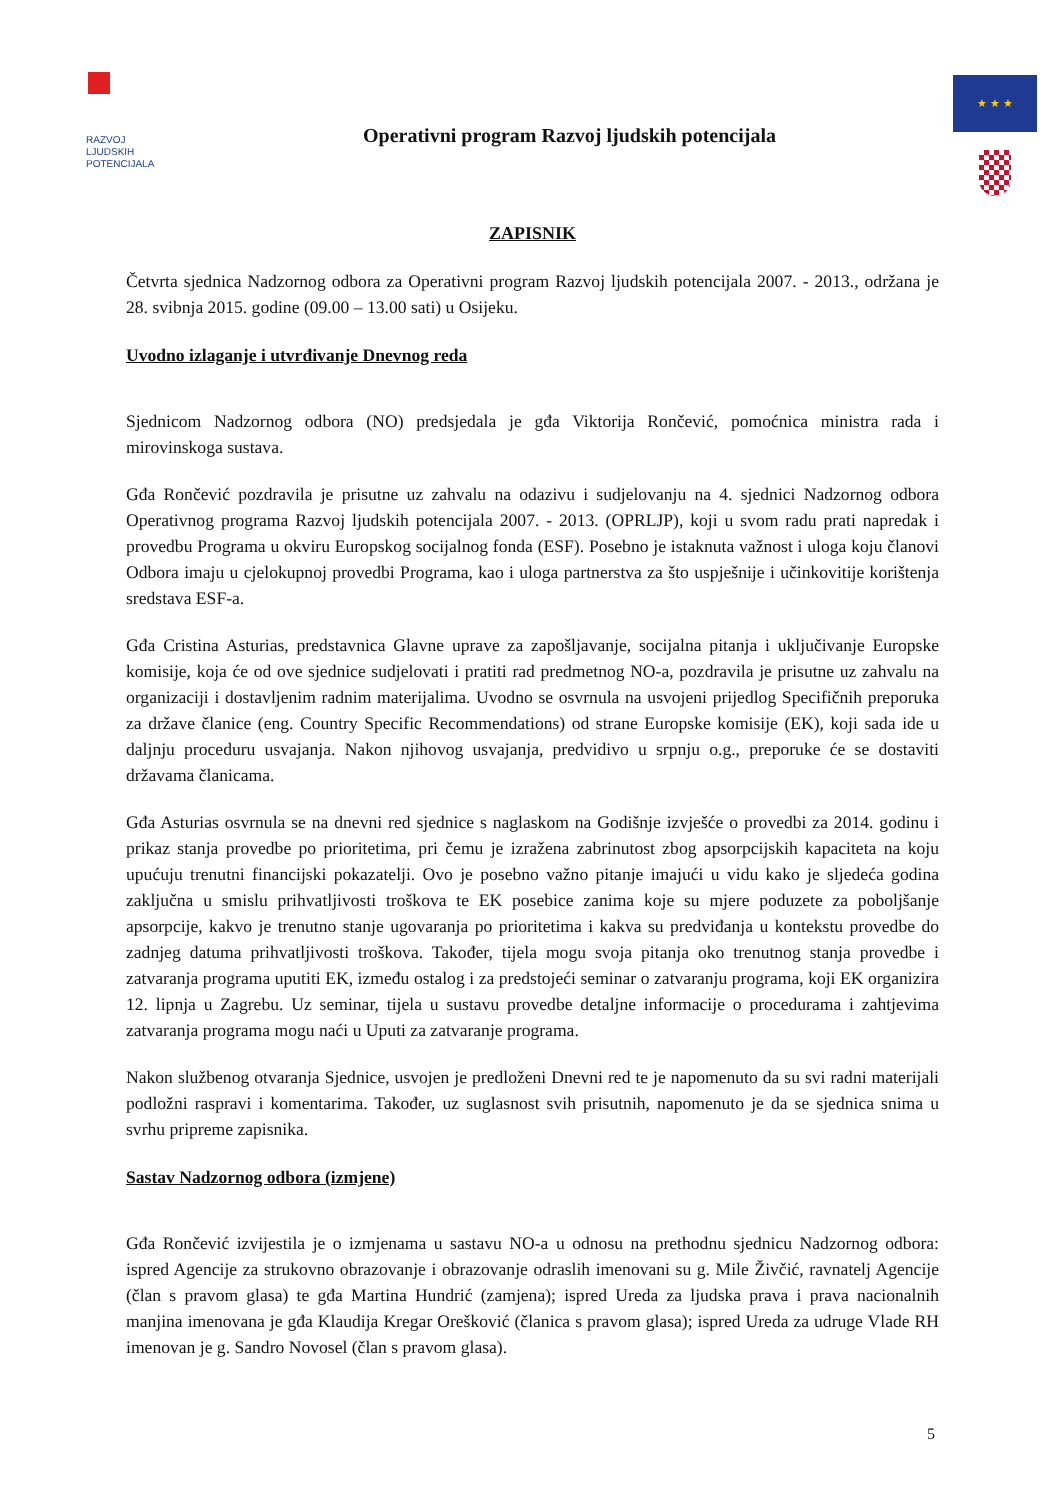RAZVOJ
LJUDSKIH
POTENCIJALA
Operativni program Razvoj ljudskih potencijala
★ ★ ★
ZAPISNIK
Četvrta sjednica Nadzornog odbora za Operativni program Razvoj ljudskih potencijala 2007. - 2013., održana je 28. svibnja 2015. godine (09.00 – 13.00 sati) u Osijeku.
Uvodno izlaganje i utvrđivanje Dnevnog reda
Sjednicom Nadzornog odbora (NO) predsjedala je gđa Viktorija Rončević, pomoćnica ministra rada i mirovinskoga sustava.
Gđa Rončević pozdravila je prisutne uz zahvalu na odazivu i sudjelovanju na 4. sjednici Nadzornog odbora Operativnog programa Razvoj ljudskih potencijala 2007. - 2013. (OPRLJP), koji u svom radu prati napredak i provedbu Programa u okviru Europskog socijalnog fonda (ESF). Posebno je istaknuta važnost i uloga koju članovi Odbora imaju u cjelokupnoj provedbi Programa, kao i uloga partnerstva za što uspješnije i učinkovitije korištenja sredstava ESF-a.
Gđa Cristina Asturias, predstavnica Glavne uprave za zapošljavanje, socijalna pitanja i uključivanje Europske komisije, koja će od ove sjednice sudjelovati i pratiti rad predmetnog NO-a, pozdravila je prisutne uz zahvalu na organizaciji i dostavljenim radnim materijalima. Uvodno se osvrnula na usvojeni prijedlog Specifičnih preporuka za države članice (eng. Country Specific Recommendations) od strane Europske komisije (EK), koji sada ide u daljnju proceduru usvajanja. Nakon njihovog usvajanja, predvidivo u srpnju o.g., preporuke će se dostaviti državama članicama.
Gđa Asturias osvrnula se na dnevni red sjednice s naglaskom na Godišnje izvješće o provedbi za 2014. godinu i prikaz stanja provedbe po prioritetima, pri čemu je izražena zabrinutost zbog apsorpcijskih kapaciteta na koju upućuju trenutni financijski pokazatelji. Ovo je posebno važno pitanje imajući u vidu kako je sljedeća godina zaključna u smislu prihvatljivosti troškova te EK posebice zanima koje su mjere poduzete za poboljšanje apsorpcije, kakvo je trenutno stanje ugovaranja po prioritetima i kakva su predviđanja u kontekstu provedbe do zadnjeg datuma prihvatljivosti troškova. Također, tijela mogu svoja pitanja oko trenutnog stanja provedbe i zatvaranja programa uputiti EK, između ostalog i za predstojeći seminar o zatvaranju programa, koji EK organizira 12. lipnja u Zagrebu. Uz seminar, tijela u sustavu provedbe detaljne informacije o procedurama i zahtjevima zatvaranja programa mogu naći u Uputi za zatvaranje programa.
Nakon službenog otvaranja Sjednice, usvojen je predloženi Dnevni red te je napomenuto da su svi radni materijali podložni raspravi i komentarima. Također, uz suglasnost svih prisutnih, napomenuto je da se sjednica snima u svrhu pripreme zapisnika.
Sastav Nadzornog odbora (izmjene)
Gđa Rončević izvijestila je o izmjenama u sastavu NO-a u odnosu na prethodnu sjednicu Nadzornog odbora: ispred Agencije za strukovno obrazovanje i obrazovanje odraslih imenovani su g. Mile Živčić, ravnatelj Agencije (član s pravom glasa) te gđa Martina Hundrić (zamjena); ispred Ureda za ljudska prava i prava nacionalnih manjina imenovana je gđa Klaudija Kregar Orešković (članica s pravom glasa); ispred Ureda za udruge Vlade RH imenovan je g. Sandro Novosel (član s pravom glasa).
5